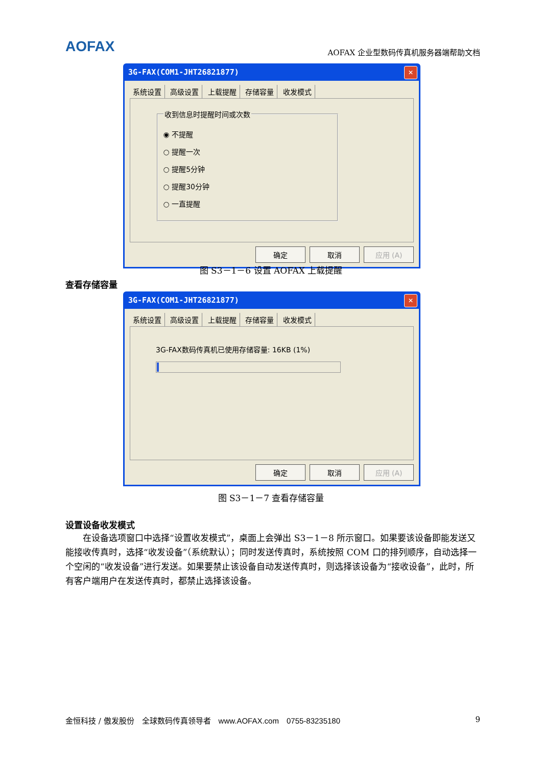AOFAX AOFAX 企业型数码传真机服务器端帮助文档
3G-FAX(COM1-JHT26821877) ✕
系统设置 高级设置 上载提醒 存储容量 收发模式
收到信息时提醒时间或次数
◉ 不提醒
○ 提醒一次
○ 提醒5分钟
○ 提醒30分钟
○ 一直提醒
确定 取消 应用 (A)
图 S3－1－6 设置 AOFAX 上载提醒
查看存储容量
3G-FAX(COM1-JHT26821877) ✕
系统设置 高级设置 上载提醒 存储容量 收发模式
3G-FAX数码传真机已使用存储容量: 16KB (1%)
确定 取消 应用 (A)
图 S3－1－7 查看存储容量
设置设备收发模式
在设备选项窗口中选择“设置收发模式”，桌面上会弹出 S3－1－8 所示窗口。如果要该设备即能发送又能接收传真时，选择“收发设备”（系统默认）；同时发送传真时，系统按照 COM 口的排列顺序，自动选择一个空闲的“收发设备”进行发送。如果要禁止该设备自动发送传真时，则选择该设备为“接收设备”，此时，所有客户端用户在发送传真时，都禁止选择该设备。
金恒科技 / 傲发股份　全球数码传真领导者　www.AOFAX.com　0755-83235180 9